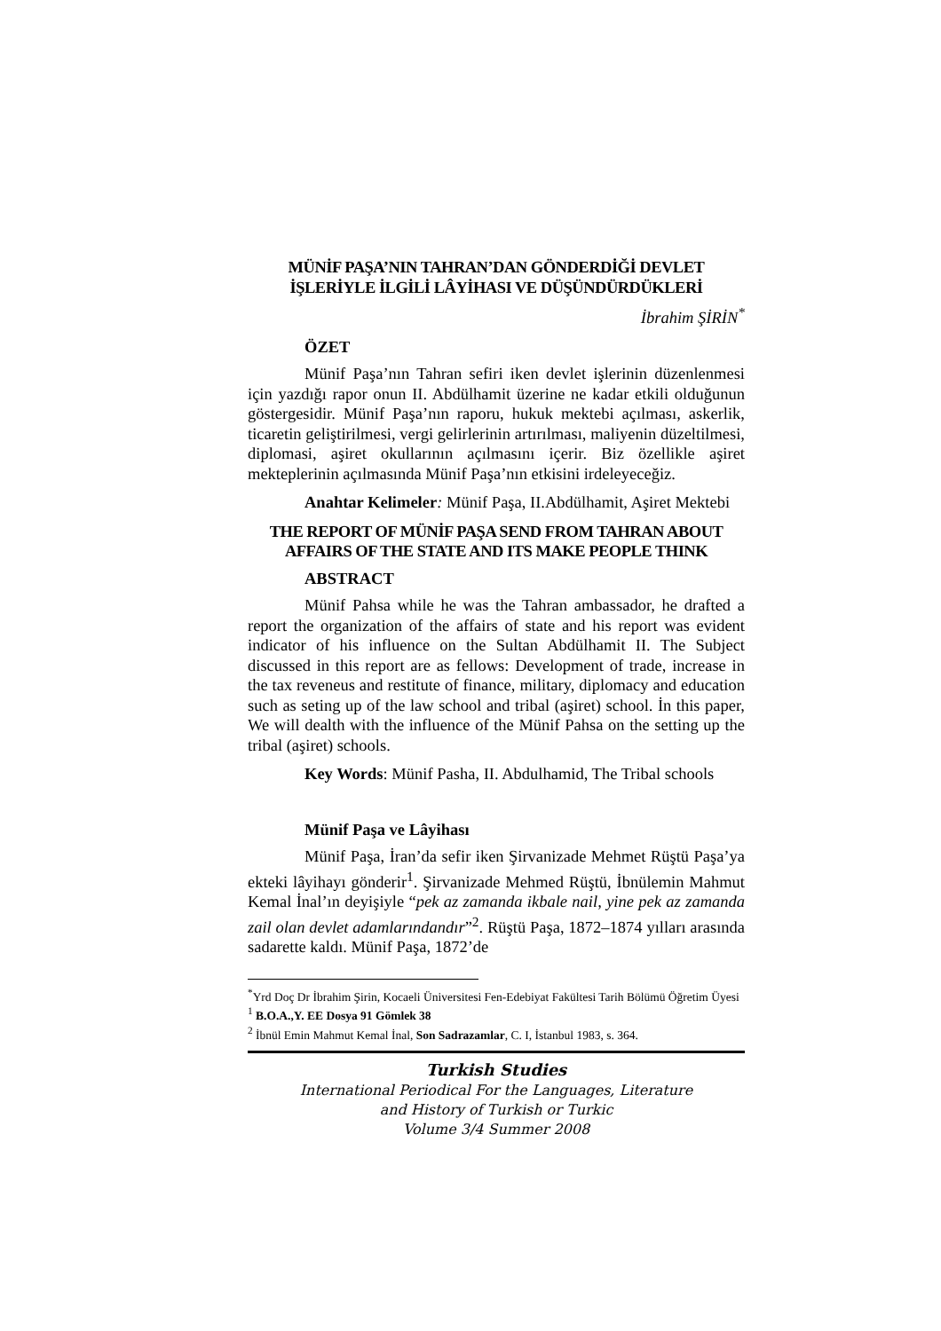MÜNİF PAŞA’NIN TAHRAN’DAN GÖNDERDİĞİ DEVLET
İŞLERİYLE İLGİLİ LÂYİHASI VE DÜŞÜNDÜRDÜKLERİ
İbrahim ŞİRİN<sup>*</sup>
ÖZET
Münif Paşa’nın Tahran sefiri iken devlet işlerinin düzenlenmesi için yazdığı rapor onun II. Abdülhamit üzerine ne kadar etkili olduğunun göstergesidir. Münif Paşa’nın raporu, hukuk mektebi açılması, askerlik, ticaretin geliştirilmesi, vergi gelirlerinin artırılması, maliyenin düzeltilmesi, diplomasi, aşiret okullarının açılmasını içerir. Biz özellikle aşiret mekteplerinin açılmasında Münif Paşa’nın etkisini irdeleyeceğiz.
Anahtar Kelimeler: Münif Paşa, II.Abdülhamit, Aşiret Mektebi
THE REPORT OF MÜNİF PAŞA SEND FROM TAHRAN ABOUT
AFFAIRS OF THE STATE AND ITS MAKE PEOPLE THINK
ABSTRACT
Münif Pahsa while he was the Tahran ambassador, he drafted a report the organization of the affairs of state and his report was evident indicator of his influence on the Sultan Abdülhamit II. The Subject discussed in this report are as fellows: Development of trade, increase in the tax reveneus and restitute of finance, military, diplomacy and education such as seting up of the law school and tribal (aşiret) school. İn this paper, We will dealth with the influence of the Münif Pahsa on the setting up the tribal (aşiret) schools.
Key Words: Münif Pasha, II. Abdulhamid, The Tribal schools
Münif Paşa ve Lâyihası
Münif Paşa, İran’da sefir iken Şirvanizade Mehmet Rüştü Paşa’ya ekteki lâyihayı gönderir<sup>1</sup>. Şirvanizade Mehmed Rüştü, İbnülemin Mahmut Kemal İnal’ın deyişiyle “pek az zamanda ikbale nail, yine pek az zamanda zail olan devlet adamlarındandır”<sup>2</sup>. Rüştü Paşa, 1872–1874 yılları arasında sadarette kaldı. Münif Paşa, 1872’de
<sup>*</sup> Yrd Doç Dr İbrahim Şirin, Kocaeli Üniversitesi Fen-Edebiyat Fakültesi Tarih Bölümü Öğretim Üyesi
<sup>1</sup> B.O.A.,Y. EE Dosya 91 Gömlek 38
<sup>2</sup> İbnül Emin Mahmut Kemal İnal, Son Sadrazamlar, C. I, İstanbul 1983, s. 364.
Turkish Studies
International Periodical For the Languages, Literature
and History of Turkish or Turkic
Volume 3/4 Summer 2008